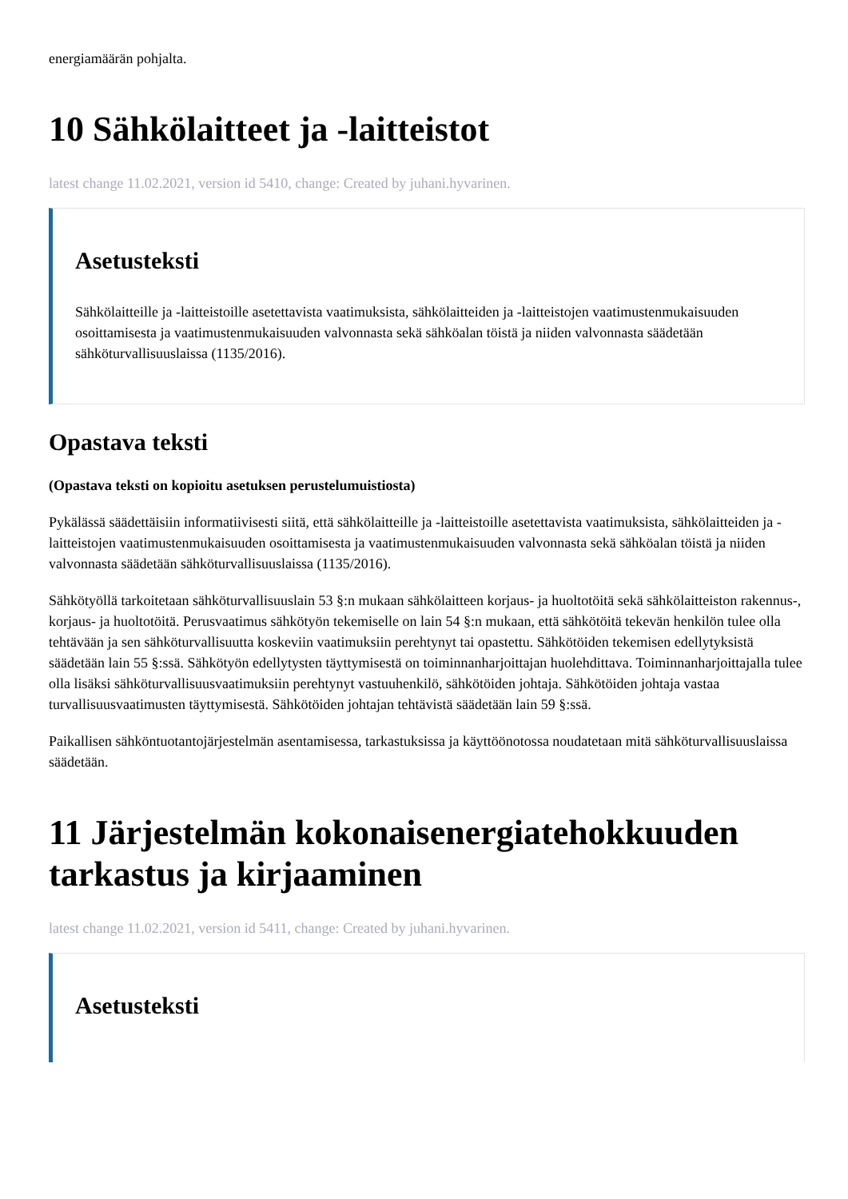energiamäärän pohjalta.
10 Sähkölaitteet ja -laitteistot
latest change 11.02.2021, version id 5410, change: Created by juhani.hyvarinen.
Asetusteksti
Sähkölaitteille ja -laitteistoille asetettavista vaatimuksista, sähkölaitteiden ja -laitteistojen vaatimustenmukaisuuden osoittamisesta ja vaatimustenmukaisuuden valvonnasta sekä sähköalan töistä ja niiden valvonnasta säädetään sähköturvallisuuslaissa (1135/2016).
Opastava teksti
(Opastava teksti on kopioitu asetuksen perustelumuistiosta)
Pykälässä säädettäisiin informatiivisesti siitä, että sähkölaitteille ja -laitteistoille asetettavista vaatimuksista, sähkölaitteiden ja -laitteistojen vaatimustenmukaisuuden osoittamisesta ja vaatimustenmukaisuuden valvonnasta sekä sähköalan töistä ja niiden valvonnasta säädetään sähköturvallisuuslaissa (1135/2016).
Sähkötyöllä tarkoitetaan sähköturvallisuuslain 53 §:n mukaan sähkölaitteen korjaus- ja huoltotöitä sekä sähkölaitteiston rakennus-, korjaus- ja huoltotöitä. Perusvaatimus sähkötyön tekemiselle on lain 54 §:n mukaan, että sähkötöitä tekevän henkilön tulee olla tehtävään ja sen sähköturvallisuutta koskeviin vaatimuksiin perehtynyt tai opastettu. Sähkötöiden tekemisen edellytyksistä säädetään lain 55 §:ssä. Sähkötyön edellytysten täyttymisestä on toiminnanharjoittajan huolehdittava. Toiminnanharjoittajalla tulee olla lisäksi sähköturvallisuusvaatimuksiin perehtynyt vastuuhenkilö, sähkötöiden johtaja. Sähkötöiden johtaja vastaa turvallisuusvaatimusten täyttymisestä. Sähkötöiden johtajan tehtävistä säädetään lain 59 §:ssä.
Paikallisen sähköntuotantojärjestelmän asentamisessa, tarkastuksissa ja käyttöönotossa noudatetaan mitä sähköturvallisuuslaissa säädetään.
11 Järjestelmän kokonaisenergiatehokkuuden tarkastus ja kirjaaminen
latest change 11.02.2021, version id 5411, change: Created by juhani.hyvarinen.
Asetusteksti